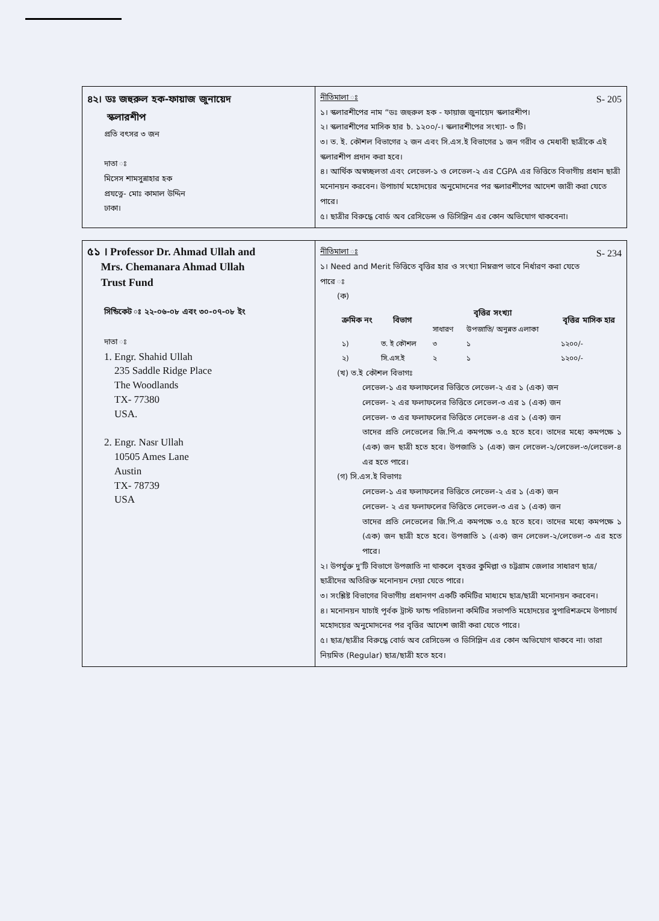| ৪২। ডঃ জহুরুল হক-ফায়াজ জুনায়েদ স্কলারশীপ প্রতি বৎসর ৩ জন দাতা ঃ মিসেস শামসুন্নাহার হক প্রযত্নে- মোঃ কামাল উদ্দিন ঢাকা। | S- 205 নীতিমালা ঃ ১। স্কলারশীপের নাম “ডঃ জহুরুল হক - ফায়াজ জুনায়েদ স্কলারশীপ। ২। স্কলারশীপের মাসিক হার ৳. ১২০০/-। স্কলারশীপের সংখ্যা- ৩ টি। ৩। ত. ই. কৌশল বিভাগের ২ জন এবং সি.এস.ই বিভাগের ১ জন গরীব ও মেধাবী ছাত্রীকে এই স্কলারশীপ প্রদান করা হবে। ৪। আর্থিক অস্বচ্ছলতা এবং লেভেল-১ ও লেভেল-২ এর CGPA এর ভিত্তিতে বিভাগীয় প্রধান ছাত্রী মনোনয়ন করবেন। উপাচার্য মহোদয়ের অনুমোদনের পর স্কলারশীপের আদেশ জারী করা যেতে পারে। ৫। ছাত্রীর বিরুদ্ধে বোর্ড অব রেসিডেন্স ও ডিসিপ্লিন এর কোন অভিযোগ থাকবেনা। |
| ৫১ । Professor Dr. Ahmad Ullah and Mrs. Chemanara Ahmad Ullah Trust Fund সিন্ডিকেট ঃ ২২-০৬-০৮ এবং ৩০-০৭-০৮ ইং দাতা ঃ 1. Engr. Shahid Ullah 235 Saddle Ridge Place The Woodlands TX- 77380 USA. 2. Engr. Nasr Ullah 10505 Ames Lane Austin TX- 78739 USA | S- 234 নীতিমালা ঃ ১। Need and Merit ভিত্তিতে বৃত্তির হার ও সংখ্যা নিম্নরূপ ভাবে নির্ধারণ করা যেতে পারে ঃ (ক) / ক্রমিক নং / বিভাগ / বৃত্তির সংখ্যা / / বৃত্তির মাসিক হার / / --- / --- / --- / --- / --- / / / / সাধারণ / উপজাতি/ অনুন্নত এলাকা / / / ১) / ত. ই কৌশল / ৩ / ১ / ১২০০/- / / ২) / সি.এস.ই / ২ / ১ / ১২০০/- / (খ) ত.ই কৌশল বিভাগঃ লেভেল-১ এর ফলাফলের ভিত্তিতে লেভেল-২ এর ১ (এক) জন লেভেল- ২ এর ফলাফলের ভিত্তিতে লেভেল-৩ এর ১ (এক) জন লেভেল- ৩ এর ফলাফলের ভিত্তিতে লেভেল-৪ এর ১ (এক) জন তাদের প্রতি লেভেলের জি.পি.এ কমপক্ষে ৩.৫ হতে হবে। তাদের মধ্যে কমপক্ষে ১ (এক) জন ছাত্রী হতে হবে। উপজাতি ১ (এক) জন লেভেল-২/লেভেল-৩/লেভেল-৪ এর হতে পারে। (গ) সি.এস.ই বিভাগঃ লেভেল-১ এর ফলাফলের ভিত্তিতে লেভেল-২ এর ১ (এক) জন লেভেল- ২ এর ফলাফলের ভিত্তিতে লেভেল-৩ এর ১ (এক) জন তাদের প্রতি লেভেলের জি.পি.এ কমপক্ষে ৩.৫ হতে হবে। তাদের মধ্যে কমপক্ষে ১ (এক) জন ছাত্রী হতে হবে। উপজাতি ১ (এক) জন লেভেল-২/লেভেল-৩ এর হতে পারে। ২। উপর্যুক্ত দু'টি বিভাগে উপজাতি না থাকলে বৃহত্তর কুমিল্লা ও চট্টগ্রাম জেলার সাধারণ ছাত্র/ছাত্রীদের অতিরিক্ত মনোনয়ন দেয়া যেতে পারে। ৩। সংশ্লিষ্ট বিভাগের বিভাগীয় প্রধানগণ একটি কমিটির মাধ্যমে ছাত্র/ছাত্রী মনোনয়ন করবেন। ৪। মনোনয়ন যাচাই পূর্বক ট্রাস্ট ফান্ড পরিচালনা কমিটির সভাপতি মহোদয়ের সুপারিশক্রমে উপাচার্য মহোদয়ের অনুমোদনের পর বৃত্তির আদেশ জারী করা যেতে পারে। ৫। ছাত্র/ছাত্রীর বিরুদ্ধে বোর্ড অব রেসিডেন্স ও ডিসিপ্লিন এর কোন অভিযোগ থাকবে না। তারা নিয়মিত (Regular) ছাত্র/ছাত্রী হতে হবে। |